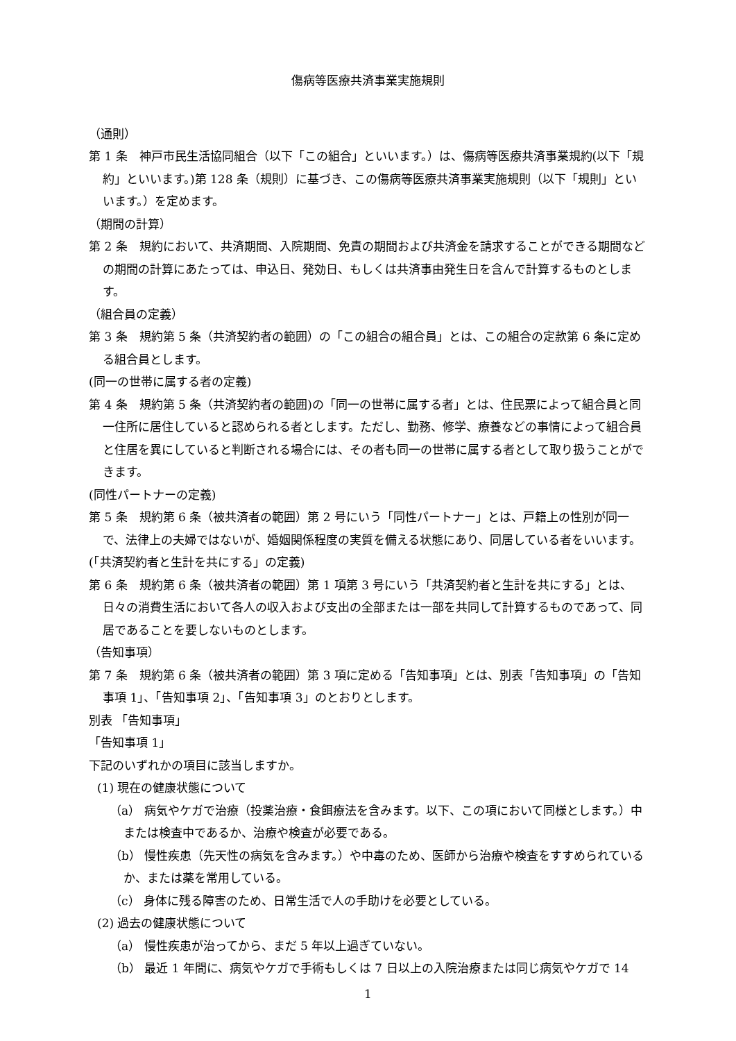傷病等医療共済事業実施規則
（通則）
第 1 条　神戸市民生活協同組合（以下「この組合」といいます。）は、傷病等医療共済事業規約(以下「規約」といいます。)第 128 条（規則）に基づき、この傷病等医療共済事業実施規則（以下「規則」といいます。）を定めます。
（期間の計算）
第 2 条　規約において、共済期間、入院期間、免責の期間および共済金を請求することができる期間などの期間の計算にあたっては、申込日、発効日、もしくは共済事由発生日を含んで計算するものとします。
（組合員の定義）
第 3 条　規約第 5 条（共済契約者の範囲）の「この組合の組合員」とは、この組合の定款第 6 条に定める組合員とします。
(同一の世帯に属する者の定義)
第 4 条　規約第 5 条（共済契約者の範囲)の「同一の世帯に属する者」とは、住民票によって組合員と同一住所に居住していると認められる者とします。ただし、勤務、修学、療養などの事情によって組合員と住居を異にしていると判断される場合には、その者も同一の世帯に属する者として取り扱うことができます。
(同性パートナーの定義)
第 5 条　規約第 6 条（被共済者の範囲）第 2 号にいう「同性パートナー」とは、戸籍上の性別が同一で、法律上の夫婦ではないが、婚姻関係程度の実質を備える状態にあり、同居している者をいいます。
(「共済契約者と生計を共にする」の定義)
第 6 条　規約第 6 条（被共済者の範囲）第 1 項第 3 号にいう「共済契約者と生計を共にする」とは、日々の消費生活において各人の収入および支出の全部または一部を共同して計算するものであって、同居であることを要しないものとします。
（告知事項）
第 7 条　規約第 6 条（被共済者の範囲）第 3 項に定める「告知事項」とは、別表「告知事項」の「告知事項 1」、「告知事項 2」、「告知事項 3」のとおりとします。
別表 「告知事項」
「告知事項 1」
下記のいずれかの項目に該当しますか。
(1) 現在の健康状態について
（a） 病気やケガで治療（投薬治療・食餌療法を含みます。以下、この項において同様とします。）中または検査中であるか、治療や検査が必要である。
（b） 慢性疾患（先天性の病気を含みます。）や中毒のため、医師から治療や検査をすすめられているか、または薬を常用している。
（c） 身体に残る障害のため、日常生活で人の手助けを必要としている。
(2) 過去の健康状態について
（a） 慢性疾患が治ってから、まだ 5 年以上過ぎていない。
（b） 最近 1 年間に、病気やケガで手術もしくは 7 日以上の入院治療または同じ病気やケガで 14
1